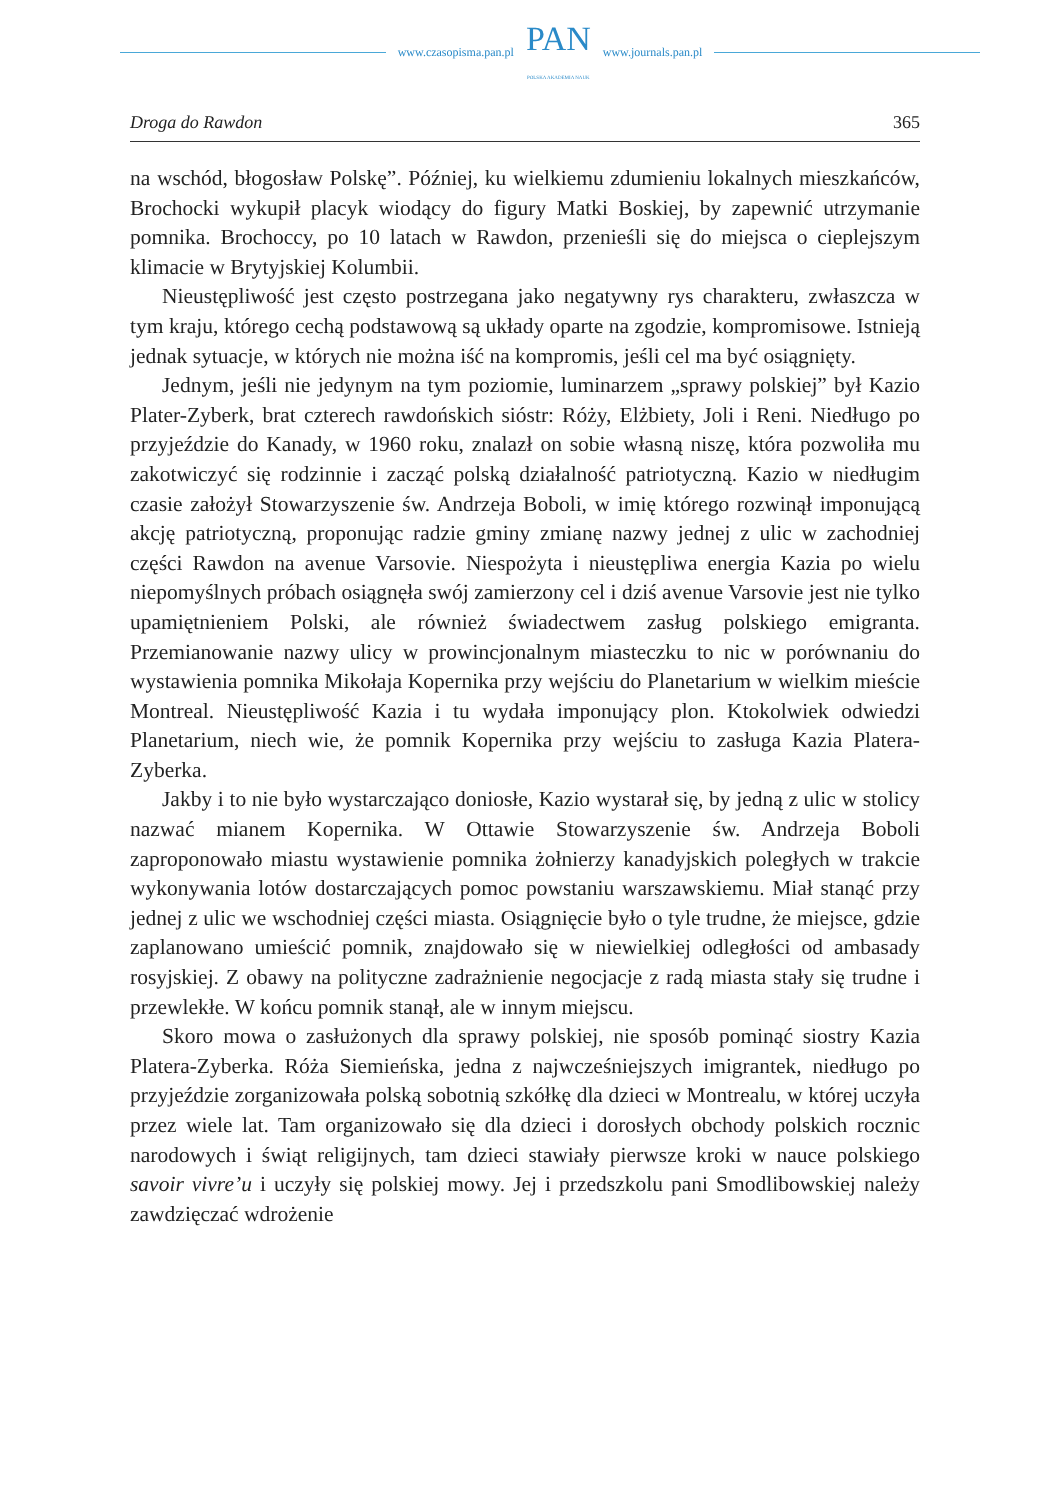www.czasopisma.pan.pl
PAN
POLSKA AKADEMIA NAUK
www.journals.pan.pl
Droga do Rawdon 365
na wschód, błogosław Polskę”. Później, ku wielkiemu zdumieniu lokalnych mieszkańców, Brochocki wykupił placyk wiodący do figury Matki Boskiej, by zapewnić utrzymanie pomnika. Brochoccy, po 10 latach w Rawdon, przenieśli się do miejsca o cieplejszym klimacie w Brytyjskiej Kolumbii.
Nieustępliwość jest często postrzegana jako negatywny rys charakteru, zwłaszcza w tym kraju, którego cechą podstawową są układy oparte na zgodzie, kompromisowe. Istnieją jednak sytuacje, w których nie można iść na kompromis, jeśli cel ma być osiągnięty.
Jednym, jeśli nie jedynym na tym poziomie, luminarzem „sprawy polskiej” był Kazio Plater-Zyberk, brat czterech rawdońskich sióstr: Róży, Elżbiety, Joli i Reni. Niedługo po przyjeździe do Kanady, w 1960 roku, znalazł on sobie własną niszę, która pozwoliła mu zakotwiczyć się rodzinnie i zacząć polską działalność patriotyczną. Kazio w niedługim czasie założył Stowarzyszenie św. Andrzeja Boboli, w imię którego rozwinął imponującą akcję patriotyczną, proponując radzie gminy zmianę nazwy jednej z ulic w zachodniej części Rawdon na avenue Varsovie. Niespożyta i nieustępliwa energia Kazia po wielu niepomyślnych próbach osiągnęła swój zamierzony cel i dziś avenue Varsovie jest nie tylko upamiętnieniem Polski, ale również świadectwem zasług polskiego emigranta. Przemianowanie nazwy ulicy w prowincjonalnym miasteczku to nic w porównaniu do wystawienia pomnika Mikołaja Kopernika przy wejściu do Planetarium w wielkim mieście Montreal. Nieustępliwość Kazia i tu wydała imponujący plon. Ktokolwiek odwiedzi Planetarium, niech wie, że pomnik Kopernika przy wejściu to zasługa Kazia Platera-Zyberka.
Jakby i to nie było wystarczająco doniosłe, Kazio wystarał się, by jedną z ulic w stolicy nazwać mianem Kopernika. W Ottawie Stowarzyszenie św. Andrzeja Boboli zaproponowało miastu wystawienie pomnika żołnierzy kanadyjskich poległych w trakcie wykonywania lotów dostarczających pomoc powstaniu warszawskiemu. Miał stanąć przy jednej z ulic we wschodniej części miasta. Osiągnięcie było o tyle trudne, że miejsce, gdzie zaplanowano umieścić pomnik, znajdowało się w niewielkiej odległości od ambasady rosyjskiej. Z obawy na polityczne zadrażnienie negocjacje z radą miasta stały się trudne i przewlekłe. W końcu pomnik stanął, ale w innym miejscu.
Skoro mowa o zasłużonych dla sprawy polskiej, nie sposób pominąć siostry Kazia Platera-Zyberka. Róża Siemieńska, jedna z najwcześniejszych imigrantek, niedługo po przyjeździe zorganizowała polską sobotnią szkółkę dla dzieci w Montrealu, w której uczyła przez wiele lat. Tam organizowało się dla dzieci i dorosłych obchody polskich rocznic narodowych i świąt religijnych, tam dzieci stawiały pierwsze kroki w nauce polskiego savoir vivre’u i uczyły się polskiej mowy. Jej i przedszkolu pani Smodlibowskiej należy zawdzięczać wdrożenie